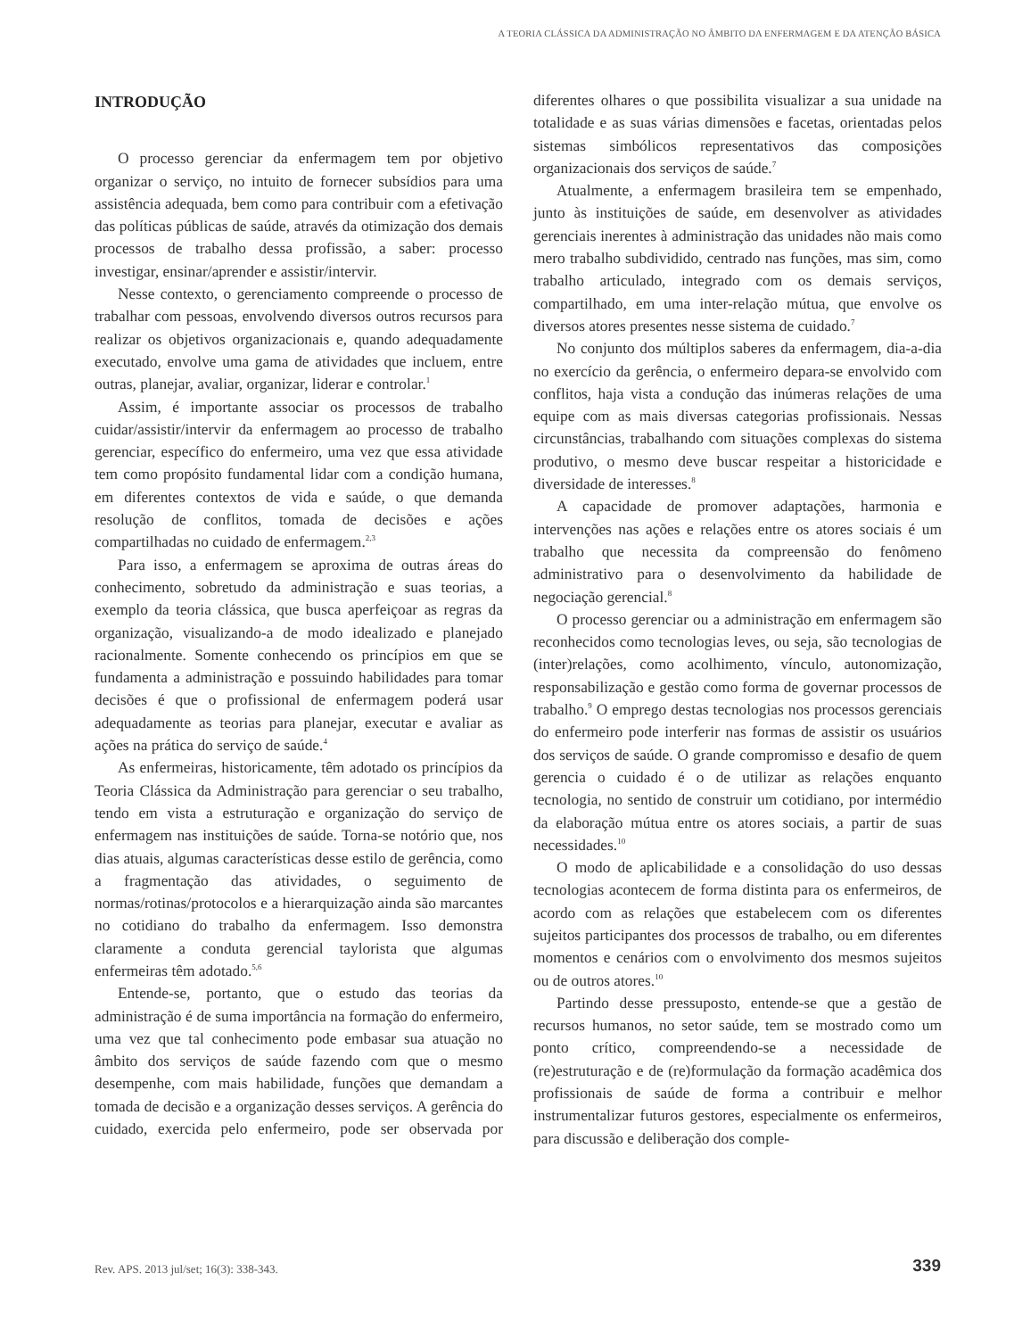A TEORIA CLÁSSICA DA ADMINISTRAÇÃO NO ÂMBITO DA ENFERMAGEM E DA ATENÇÃO BÁSICA
INTRODUÇÃO
O processo gerenciar da enfermagem tem por objetivo organizar o serviço, no intuito de fornecer subsídios para uma assistência adequada, bem como para contribuir com a efetivação das políticas públicas de saúde, através da otimização dos demais processos de trabalho dessa profissão, a saber: processo investigar, ensinar/aprender e assistir/intervir.
Nesse contexto, o gerenciamento compreende o processo de trabalhar com pessoas, envolvendo diversos outros recursos para realizar os objetivos organizacionais e, quando adequadamente executado, envolve uma gama de atividades que incluem, entre outras, planejar, avaliar, organizar, liderar e controlar.<sup>1</sup>
Assim, é importante associar os processos de trabalho cuidar/assistir/intervir da enfermagem ao processo de trabalho gerenciar, específico do enfermeiro, uma vez que essa atividade tem como propósito fundamental lidar com a condição humana, em diferentes contextos de vida e saúde, o que demanda resolução de conflitos, tomada de decisões e ações compartilhadas no cuidado de enfermagem.<sup>2,3</sup>
Para isso, a enfermagem se aproxima de outras áreas do conhecimento, sobretudo da administração e suas teorias, a exemplo da teoria clássica, que busca aperfeiçoar as regras da organização, visualizando-a de modo idealizado e planejado racionalmente. Somente conhecendo os princípios em que se fundamenta a administração e possuindo habilidades para tomar decisões é que o profissional de enfermagem poderá usar adequadamente as teorias para planejar, executar e avaliar as ações na prática do serviço de saúde.<sup>4</sup>
As enfermeiras, historicamente, têm adotado os princípios da Teoria Clássica da Administração para gerenciar o seu trabalho, tendo em vista a estruturação e organização do serviço de enfermagem nas instituições de saúde. Torna-se notório que, nos dias atuais, algumas características desse estilo de gerência, como a fragmentação das atividades, o seguimento de normas/rotinas/protocolos e a hierarquização ainda são marcantes no cotidiano do trabalho da enfermagem. Isso demonstra claramente a conduta gerencial taylorista que algumas enfermeiras têm adotado.<sup>5,6</sup>
Entende-se, portanto, que o estudo das teorias da administração é de suma importância na formação do enfermeiro, uma vez que tal conhecimento pode embasar sua atuação no âmbito dos serviços de saúde fazendo com que o mesmo desempenhe, com mais habilidade, funções que demandam a tomada de decisão e a organização desses serviços. A gerência do cuidado, exercida pelo enfermeiro, pode ser observada por diferentes olhares o que possibilita visualizar a sua unidade na totalidade e as suas várias dimensões e facetas, orientadas pelos sistemas simbólicos representativos das composições organizacionais dos serviços de saúde.<sup>7</sup>
Atualmente, a enfermagem brasileira tem se empenhado, junto às instituições de saúde, em desenvolver as atividades gerenciais inerentes à administração das unidades não mais como mero trabalho subdividido, centrado nas funções, mas sim, como trabalho articulado, integrado com os demais serviços, compartilhado, em uma inter-relação mútua, que envolve os diversos atores presentes nesse sistema de cuidado.<sup>7</sup>
No conjunto dos múltiplos saberes da enfermagem, dia-a-dia no exercício da gerência, o enfermeiro depara-se envolvido com conflitos, haja vista a condução das inúmeras relações de uma equipe com as mais diversas categorias profissionais. Nessas circunstâncias, trabalhando com situações complexas do sistema produtivo, o mesmo deve buscar respeitar a historicidade e diversidade de interesses.<sup>8</sup>
A capacidade de promover adaptações, harmonia e intervenções nas ações e relações entre os atores sociais é um trabalho que necessita da compreensão do fenômeno administrativo para o desenvolvimento da habilidade de negociação gerencial.<sup>8</sup>
O processo gerenciar ou a administração em enfermagem são reconhecidos como tecnologias leves, ou seja, são tecnologias de (inter)relações, como acolhimento, vínculo, autonomização, responsabilização e gestão como forma de governar processos de trabalho.<sup>9</sup> O emprego destas tecnologias nos processos gerenciais do enfermeiro pode interferir nas formas de assistir os usuários dos serviços de saúde. O grande compromisso e desafio de quem gerencia o cuidado é o de utilizar as relações enquanto tecnologia, no sentido de construir um cotidiano, por intermédio da elaboração mútua entre os atores sociais, a partir de suas necessidades.<sup>10</sup>
O modo de aplicabilidade e a consolidação do uso dessas tecnologias acontecem de forma distinta para os enfermeiros, de acordo com as relações que estabelecem com os diferentes sujeitos participantes dos processos de trabalho, ou em diferentes momentos e cenários com o envolvimento dos mesmos sujeitos ou de outros atores.<sup>10</sup>
Partindo desse pressuposto, entende-se que a gestão de recursos humanos, no setor saúde, tem se mostrado como um ponto crítico, compreendendo-se a necessidade de (re)estruturação e de (re)formulação da formação acadêmica dos profissionais de saúde de forma a contribuir e melhor instrumentalizar futuros gestores, especialmente os enfermeiros, para discussão e deliberação dos comple-
Rev. APS. 2013 jul/set; 16(3): 338-343.
339